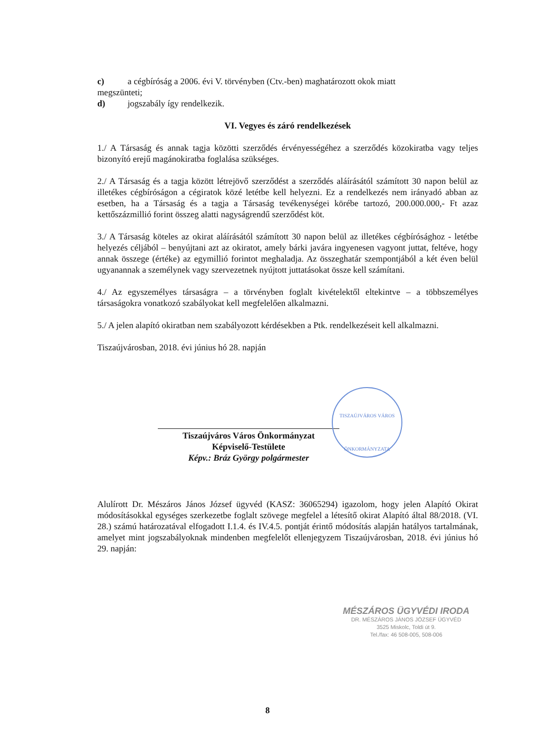c) a cégbíróság a 2006. évi V. törvényben (Ctv.-ben) maghatározott okok miatt
megszünteti;
d) jogszabály így rendelkezik.
VI. Vegyes és záró rendelkezések
1./ A Társaság és annak tagja közötti szerződés érvényességéhez a szerződés közokiratba vagy teljes bizonyító erejű magánokiratba foglalása szükséges.
2./ A Társaság és a tagja között létrejövő szerződést a szerződés aláírásától számított 30 napon belül az illetékes cégbíróságon a cégiratok közé letétbe kell helyezni. Ez a rendelkezés nem irányadó abban az esetben, ha a Társaság és a tagja a Társaság tevékenységei körébe tartozó, 200.000.000,- Ft azaz kettőszázmillió forint összeg alatti nagyságrendű szerződést köt.
3./ A Társaság köteles az okirat aláírásától számított 30 napon belül az illetékes cégbírósághoz - letétbe helyezés céljából – benyújtani azt az okiratot, amely bárki javára ingyenesen vagyont juttat, feltéve, hogy annak összege (értéke) az egymillió forintot meghaladja. Az összeghatár szempontjából a két éven belül ugyanannak a személynek vagy szervezetnek nyújtott juttatásokat össze kell számítani.
4./ Az egyszemélyes társaságra – a törvényben foglalt kivételektől eltekintve – a többszemélyes társaságokra vonatkozó szabályokat kell megfelelően alkalmazni.
5./ A jelen alapító okiratban nem szabályozott kérdésekben a Ptk. rendelkezéseit kell alkalmazni.
Tiszaújvárosban, 2018. évi június hó 28. napján
Tiszaújváros Város Önkormányzat
Képviselő-Testülete
Képv.: Bráz György polgármester
Alulírott Dr. Mészáros János József ügyvéd (KASZ: 36065294) igazolom, hogy jelen Alapító Okirat módosításokkal egységes szerkezetbe foglalt szövege megfelel a létesítő okirat Alapító által 88/2018. (VI. 28.) számú határozatával elfogadott I.1.4. és IV.4.5. pontját érintő módosítás alapján hatályos tartalmának, amelyet mint jogszabályoknak mindenben megfelelőt ellenjegyzem Tiszaújvárosban, 2018. évi június hó 29. napján:
TISZAÚJVÁROS VÁROS
ÖNKORMÁNYZATA
MÉSZÁROS ÜGYVÉDI IRODA
DR. MÉSZÁROS JÁNOS JÓZSEF ÜGYVÉD
3525 Miskolc, Toldi út 9.
Tel./fax: 46 508-005, 508-006
8